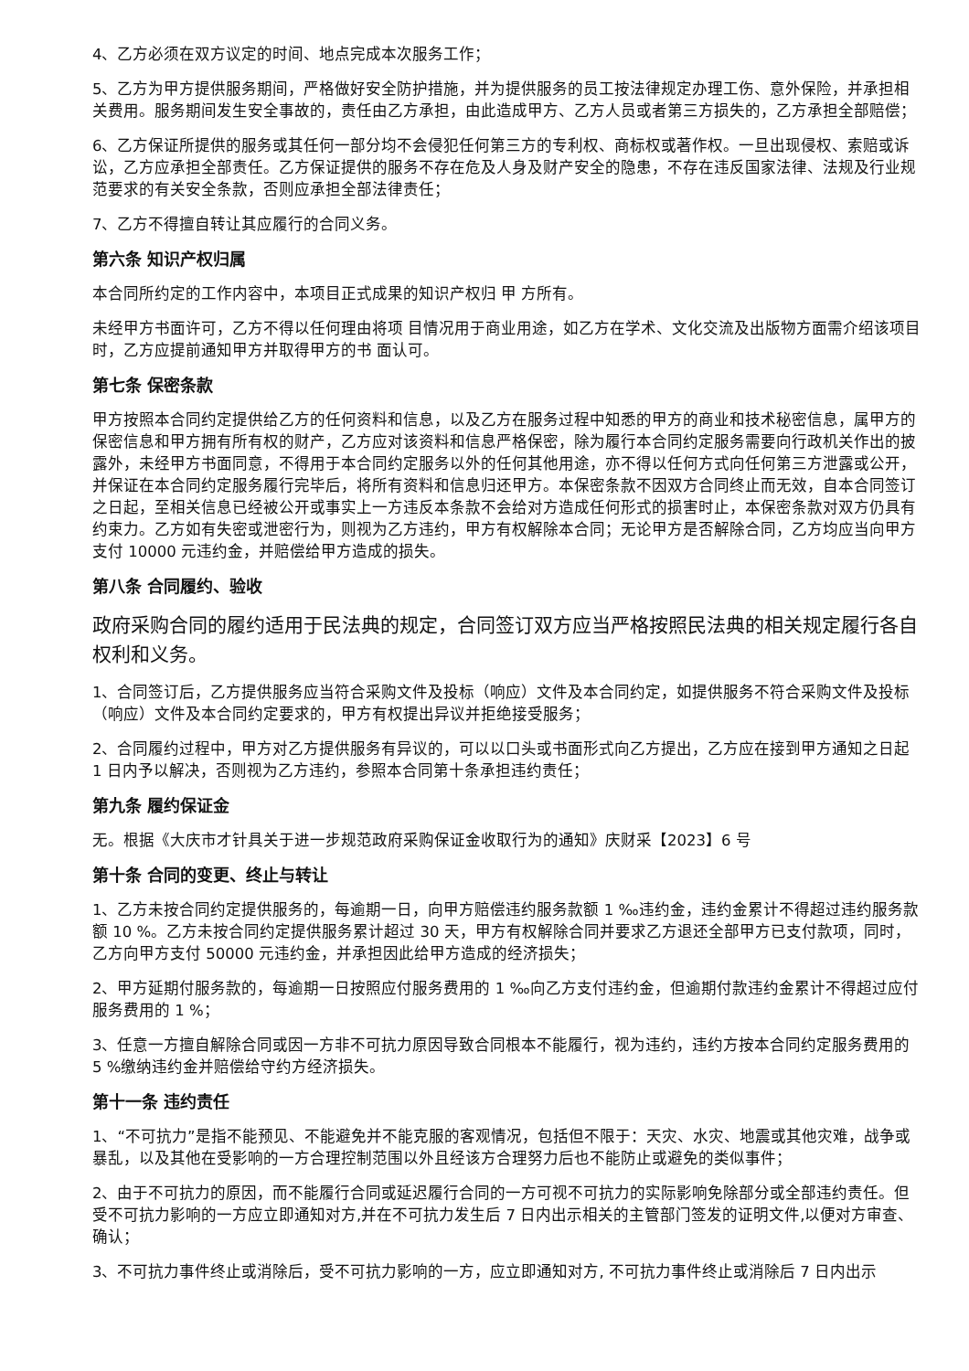4、乙方必须在双方议定的时间、地点完成本次服务工作；
5、乙方为甲方提供服务期间，严格做好安全防护措施，并为提供服务的员工按法律规定办理工伤、意外保险，并承担相关费用。服务期间发生安全事故的，责任由乙方承担，由此造成甲方、乙方人员或者第三方损失的，乙方承担全部赔偿；
6、乙方保证所提供的服务或其任何一部分均不会侵犯任何第三方的专利权、商标权或著作权。一旦出现侵权、索赔或诉讼，乙方应承担全部责任。乙方保证提供的服务不存在危及人身及财产安全的隐患，不存在违反国家法律、法规及行业规范要求的有关安全条款，否则应承担全部法律责任；
7、乙方不得擅自转让其应履行的合同义务。
第六条 知识产权归属
本合同所约定的工作内容中，本项目正式成果的知识产权归 甲 方所有。
未经甲方书面许可，乙方不得以任何理由将项 目情况用于商业用途，如乙方在学术、文化交流及出版物方面需介绍该项目时，乙方应提前通知甲方并取得甲方的书 面认可。
第七条 保密条款
甲方按照本合同约定提供给乙方的任何资料和信息，以及乙方在服务过程中知悉的甲方的商业和技术秘密信息，属甲方的保密信息和甲方拥有所有权的财产，乙方应对该资料和信息严格保密，除为履行本合同约定服务需要向行政机关作出的披露外，未经甲方书面同意，不得用于本合同约定服务以外的任何其他用途，亦不得以任何方式向任何第三方泄露或公开，并保证在本合同约定服务履行完毕后，将所有资料和信息归还甲方。本保密条款不因双方合同终止而无效，自本合同签订之日起，至相关信息已经被公开或事实上一方违反本条款不会给对方造成任何形式的损害时止，本保密条款对双方仍具有约束力。乙方如有失密或泄密行为，则视为乙方违约，甲方有权解除本合同；无论甲方是否解除合同，乙方均应当向甲方支付 10000 元违约金，并赔偿给甲方造成的损失。
第八条 合同履约、验收
政府采购合同的履约适用于民法典的规定，合同签订双方应当严格按照民法典的相关规定履行各自权利和义务。
1、合同签订后，乙方提供服务应当符合采购文件及投标（响应）文件及本合同约定，如提供服务不符合采购文件及投标（响应）文件及本合同约定要求的，甲方有权提出异议并拒绝接受服务；
2、合同履约过程中，甲方对乙方提供服务有异议的，可以以口头或书面形式向乙方提出，乙方应在接到甲方通知之日起 1 日内予以解决，否则视为乙方违约，参照本合同第十条承担违约责任；
第九条 履约保证金
无。根据《大庆市才针具关于进一步规范政府采购保证金收取行为的通知》庆财采【2023】6 号
第十条 合同的变更、终止与转让
1、乙方未按合同约定提供服务的，每逾期一日，向甲方赔偿违约服务款额 1 ‰违约金，违约金累计不得超过违约服务款额 10 %。乙方未按合同约定提供服务累计超过 30 天，甲方有权解除合同并要求乙方退还全部甲方已支付款项，同时，乙方向甲方支付 50000 元违约金，并承担因此给甲方造成的经济损失；
2、甲方延期付服务款的，每逾期一日按照应付服务费用的 1 ‰向乙方支付违约金，但逾期付款违约金累计不得超过应付服务费用的 1 %；
3、任意一方擅自解除合同或因一方非不可抗力原因导致合同根本不能履行，视为违约，违约方按本合同约定服务费用的 5 %缴纳违约金并赔偿给守约方经济损失。
第十一条 违约责任
1、“不可抗力”是指不能预见、不能避免并不能克服的客观情况，包括但不限于：天灾、水灾、地震或其他灾难，战争或暴乱，以及其他在受影响的一方合理控制范围以外且经该方合理努力后也不能防止或避免的类似事件；
2、由于不可抗力的原因，而不能履行合同或延迟履行合同的一方可视不可抗力的实际影响免除部分或全部违约责任。但受不可抗力影响的一方应立即通知对方,并在不可抗力发生后 7 日内出示相关的主管部门签发的证明文件,以便对方审查、确认；
3、不可抗力事件终止或消除后，受不可抗力影响的一方，应立即通知对方, 不可抗力事件终止或消除后 7 日内出示